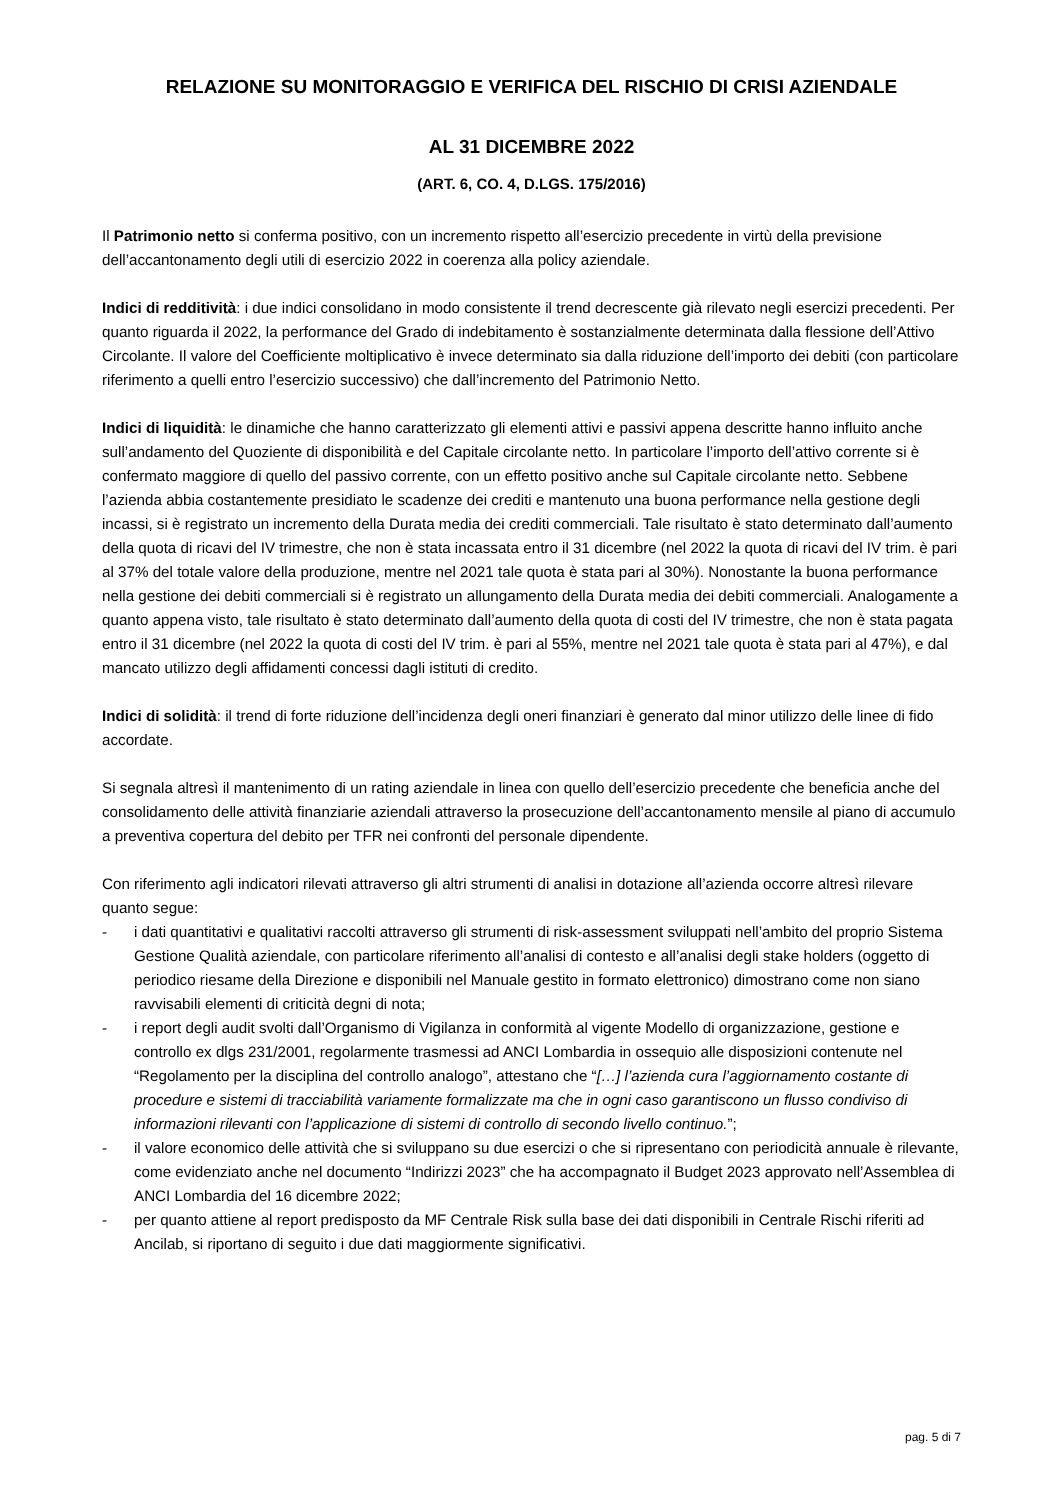RELAZIONE SU MONITORAGGIO E VERIFICA DEL RISCHIO DI CRISI AZIENDALE
AL 31 DICEMBRE 2022
(ART. 6, CO. 4, D.LGS. 175/2016)
Il Patrimonio netto si conferma positivo, con un incremento rispetto all’esercizio precedente in virtù della previsione dell’accantonamento degli utili di esercizio 2022 in coerenza alla policy aziendale.
Indici di redditività: i due indici consolidano in modo consistente il trend decrescente già rilevato negli esercizi precedenti. Per quanto riguarda il 2022, la performance del Grado di indebitamento è sostanzialmente determinata dalla flessione dell’Attivo Circolante. Il valore del Coefficiente moltiplicativo è invece determinato sia dalla riduzione dell’importo dei debiti (con particolare riferimento a quelli entro l’esercizio successivo) che dall’incremento del Patrimonio Netto.
Indici di liquidità: le dinamiche che hanno caratterizzato gli elementi attivi e passivi appena descritte hanno influito anche sull’andamento del Quoziente di disponibilità e del Capitale circolante netto. In particolare l’importo dell’attivo corrente si è confermato maggiore di quello del passivo corrente, con un effetto positivo anche sul Capitale circolante netto. Sebbene l’azienda abbia costantemente presidiato le scadenze dei crediti e mantenuto una buona performance nella gestione degli incassi, si è registrato un incremento della Durata media dei crediti commerciali. Tale risultato è stato determinato dall’aumento della quota di ricavi del IV trimestre, che non è stata incassata entro il 31 dicembre (nel 2022 la quota di ricavi del IV trim. è pari al 37% del totale valore della produzione, mentre nel 2021 tale quota è stata pari al 30%). Nonostante la buona performance nella gestione dei debiti commerciali si è registrato un allungamento della Durata media dei debiti commerciali. Analogamente a quanto appena visto, tale risultato è stato determinato dall’aumento della quota di costi del IV trimestre, che non è stata pagata entro il 31 dicembre (nel 2022 la quota di costi del IV trim. è pari al 55%, mentre nel 2021 tale quota è stata pari al 47%), e dal mancato utilizzo degli affidamenti concessi dagli istituti di credito.
Indici di solidità: il trend di forte riduzione dell’incidenza degli oneri finanziari è generato dal minor utilizzo delle linee di fido accordate.
Si segnala altresì il mantenimento di un rating aziendale in linea con quello dell’esercizio precedente che beneficia anche del consolidamento delle attività finanziarie aziendali attraverso la prosecuzione dell’accantonamento mensile al piano di accumulo a preventiva copertura del debito per TFR nei confronti del personale dipendente.
Con riferimento agli indicatori rilevati attraverso gli altri strumenti di analisi in dotazione all’azienda occorre altresì rilevare quanto segue:
- i dati quantitativi e qualitativi raccolti attraverso gli strumenti di risk-assessment sviluppati nell’ambito del proprio Sistema Gestione Qualità aziendale, con particolare riferimento all’analisi di contesto e all’analisi degli stake holders (oggetto di periodico riesame della Direzione e disponibili nel Manuale gestito in formato elettronico) dimostrano come non siano ravvisabili elementi di criticità degni di nota;
- i report degli audit svolti dall’Organismo di Vigilanza in conformità al vigente Modello di organizzazione, gestione e controllo ex dlgs 231/2001, regolarmente trasmessi ad ANCI Lombardia in ossequio alle disposizioni contenute nel “Regolamento per la disciplina del controllo analogo”, attestano che “[…] l’azienda cura l’aggiornamento costante di procedure e sistemi di tracciabilità variamente formalizzate ma che in ogni caso garantiscono un flusso condiviso di informazioni rilevanti con l’applicazione di sistemi di controllo di secondo livello continuo.”;
- il valore economico delle attività che si sviluppano su due esercizi o che si ripresentano con periodicità annuale è rilevante, come evidenziato anche nel documento “Indirizzi 2023” che ha accompagnato il Budget 2023 approvato nell’Assemblea di ANCI Lombardia del 16 dicembre 2022;
- per quanto attiene al report predisposto da MF Centrale Risk sulla base dei dati disponibili in Centrale Rischi riferiti ad Ancilab, si riportano di seguito i due dati maggiormente significativi.
pag. 5 di 7